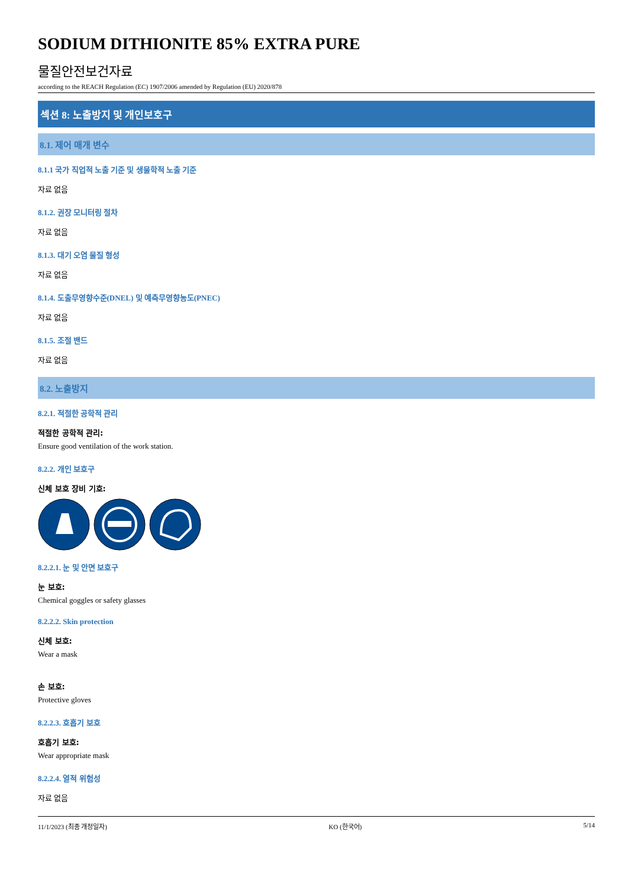SODIUM DITHIONITE 85% EXTRA PURE
물질안전보건자료
according to the REACH Regulation (EC) 1907/2006 amended by Regulation (EU) 2020/878
섹션 8: 노출방지 및 개인보호구
8.1. 제어 매개 변수
8.1.1 국가 직업적 노출 기준 및 생물학적 노출 기준
자료 없음
8.1.2. 권장 모니터링 절차
자료 없음
8.1.3. 대기 오염 물질 형성
자료 없음
8.1.4. 도출무영향수준(DNEL) 및 예측무영향농도(PNEC)
자료 없음
8.1.5. 조절 밴드
자료 없음
8.2. 노출방지
8.2.1. 적절한 공학적 관리
적절한 공학적 관리:
Ensure good ventilation of the work station.
8.2.2. 개인 보호구
신체 보호 장비 기호:
8.2.2.1. 눈 및 안면 보호구
눈 보호:
Chemical goggles or safety glasses
8.2.2.2. Skin protection
신체 보호:
Wear a mask
손 보호:
Protective gloves
8.2.2.3. 호흡기 보호
호흡기 보호:
Wear appropriate mask
8.2.2.4. 열적 위험성
자료 없음
11/1/2023 (최종 개정일자) KO (한국어) 5/14